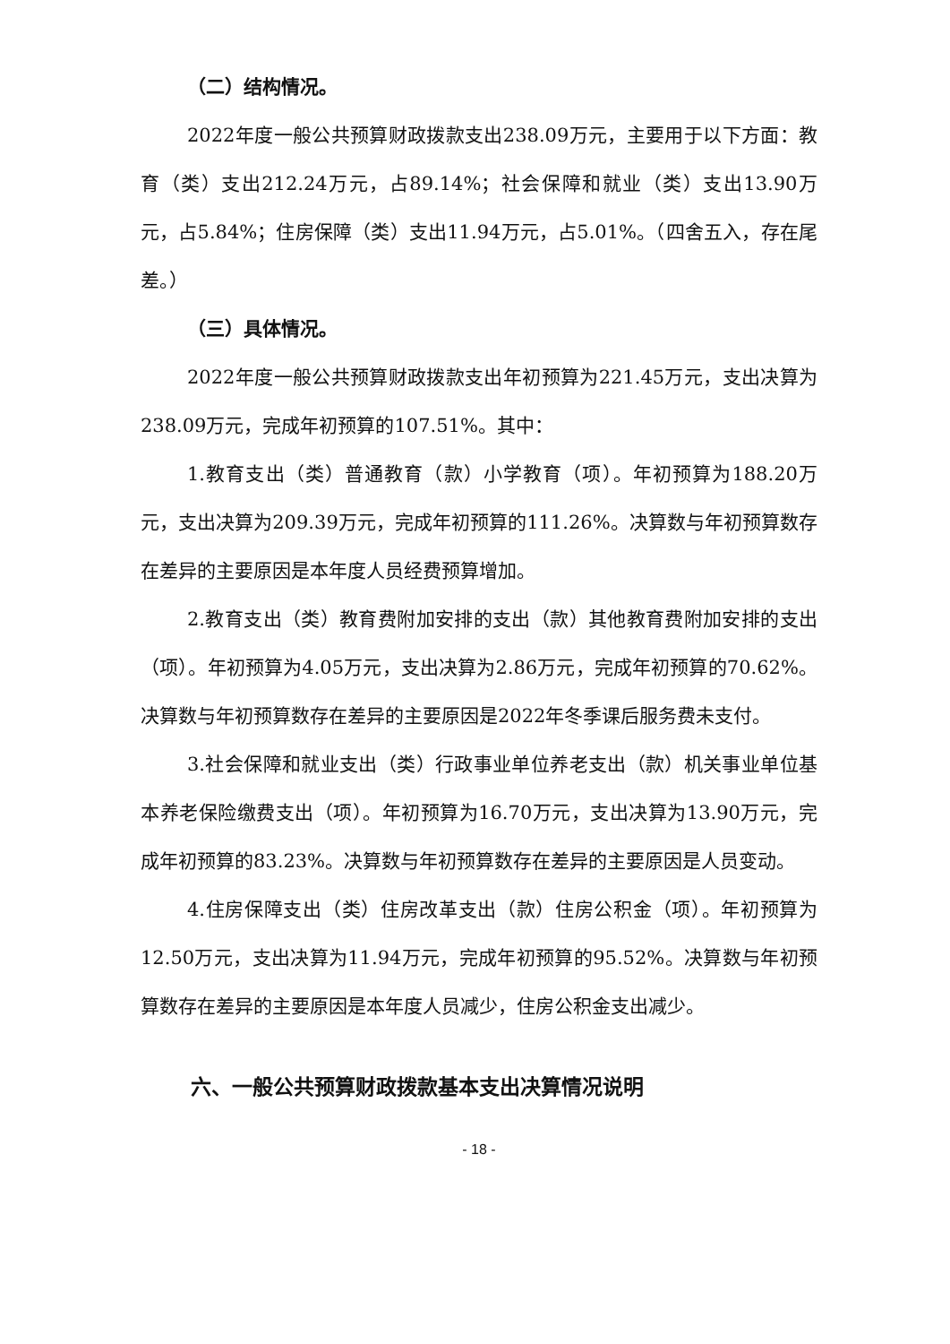（二）结构情况。
2022年度一般公共预算财政拨款支出238.09万元，主要用于以下方面：教育（类）支出212.24万元，占89.14%；社会保障和就业（类）支出13.90万元，占5.84%；住房保障（类）支出11.94万元，占5.01%。（四舍五入，存在尾差。）
（三）具体情况。
2022年度一般公共预算财政拨款支出年初预算为221.45万元，支出决算为238.09万元，完成年初预算的107.51%。其中：
1.教育支出（类）普通教育（款）小学教育（项）。年初预算为188.20万元，支出决算为209.39万元，完成年初预算的111.26%。决算数与年初预算数存在差异的主要原因是本年度人员经费预算增加。
2.教育支出（类）教育费附加安排的支出（款）其他教育费附加安排的支出（项）。年初预算为4.05万元，支出决算为2.86万元，完成年初预算的70.62%。决算数与年初预算数存在差异的主要原因是2022年冬季课后服务费未支付。
3.社会保障和就业支出（类）行政事业单位养老支出（款）机关事业单位基本养老保险缴费支出（项）。年初预算为16.70万元，支出决算为13.90万元，完成年初预算的83.23%。决算数与年初预算数存在差异的主要原因是人员变动。
4.住房保障支出（类）住房改革支出（款）住房公积金（项）。年初预算为12.50万元，支出决算为11.94万元，完成年初预算的95.52%。决算数与年初预算数存在差异的主要原因是本年度人员减少，住房公积金支出减少。
六、一般公共预算财政拨款基本支出决算情况说明
- 18 -